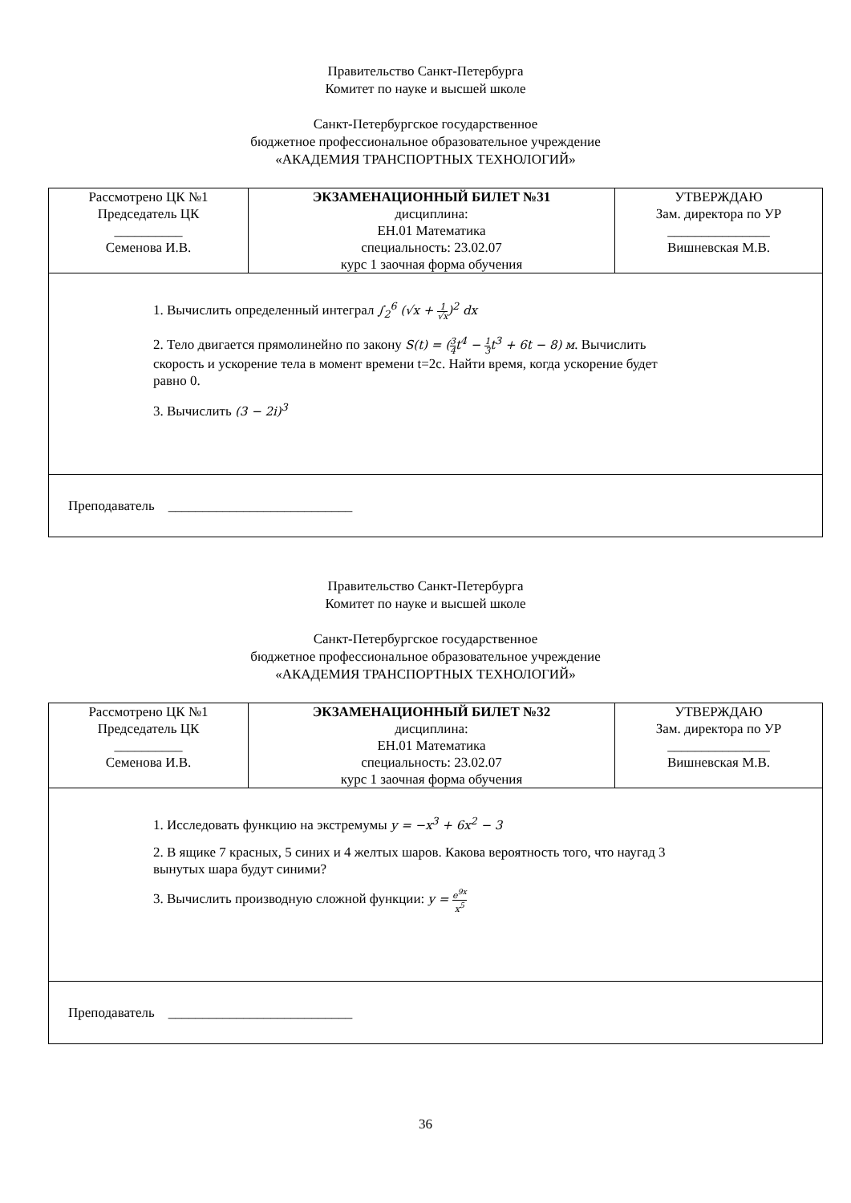Правительство Санкт-Петербурга
Комитет по науке и высшей школе
Санкт-Петербургское государственное
бюджетное профессиональное образовательное учреждение
«АКАДЕМИЯ ТРАНСПОРТНЫХ ТЕХНОЛОГИЙ»
| Рассмотрено ЦК №1 Председатель ЦК __________ Семенова И.В. | ЭКЗАМЕНАЦИОННЫЙ БИЛЕТ №31 дисциплина: ЕН.01 Математика специальность: 23.02.07 курс 1 заочная форма обучения | УТВЕРЖДАЮ Зам. директора по УР _______________ Вишневская М.В. |
| 1. Вычислить определенный интеграл ∫<sub>2</sub><sup>6</sup> (√x + 1 √x )<sup>2</sup> dx 2. Тело двигается прямолинейно по закону S(t) = ( 3 4 t<sup>4</sup> − 1 3 t<sup>3</sup> + 6t − 8) м . Вычислить скорость и ускорение тела в момент времени t=2c. Найти время, когда ускорение будет равно 0. 3. Вычислить (3 − 2i)<sup>3</sup> | | |
| Преподаватель ___________________________ | | |
Правительство Санкт-Петербурга
Комитет по науке и высшей школе
Санкт-Петербургское государственное
бюджетное профессиональное образовательное учреждение
«АКАДЕМИЯ ТРАНСПОРТНЫХ ТЕХНОЛОГИЙ»
| Рассмотрено ЦК №1 Председатель ЦК __________ Семенова И.В. | ЭКЗАМЕНАЦИОННЫЙ БИЛЕТ №32 дисциплина: ЕН.01 Математика специальность: 23.02.07 курс 1 заочная форма обучения | УТВЕРЖДАЮ Зам. директора по УР _______________ Вишневская М.В. |
| 1. Исследовать функцию на экстремумы y = −x<sup>3</sup> + 6x<sup>2</sup> − 3 2. В ящике 7 красных, 5 синих и 4 желтых шаров. Какова вероятность того, что наугад 3 вынутых шара будут синими? 3. Вычислить производную сложной функции: y = e<sup>9x</sup> x<sup>5</sup> | | |
| Преподаватель ___________________________ | | |
36